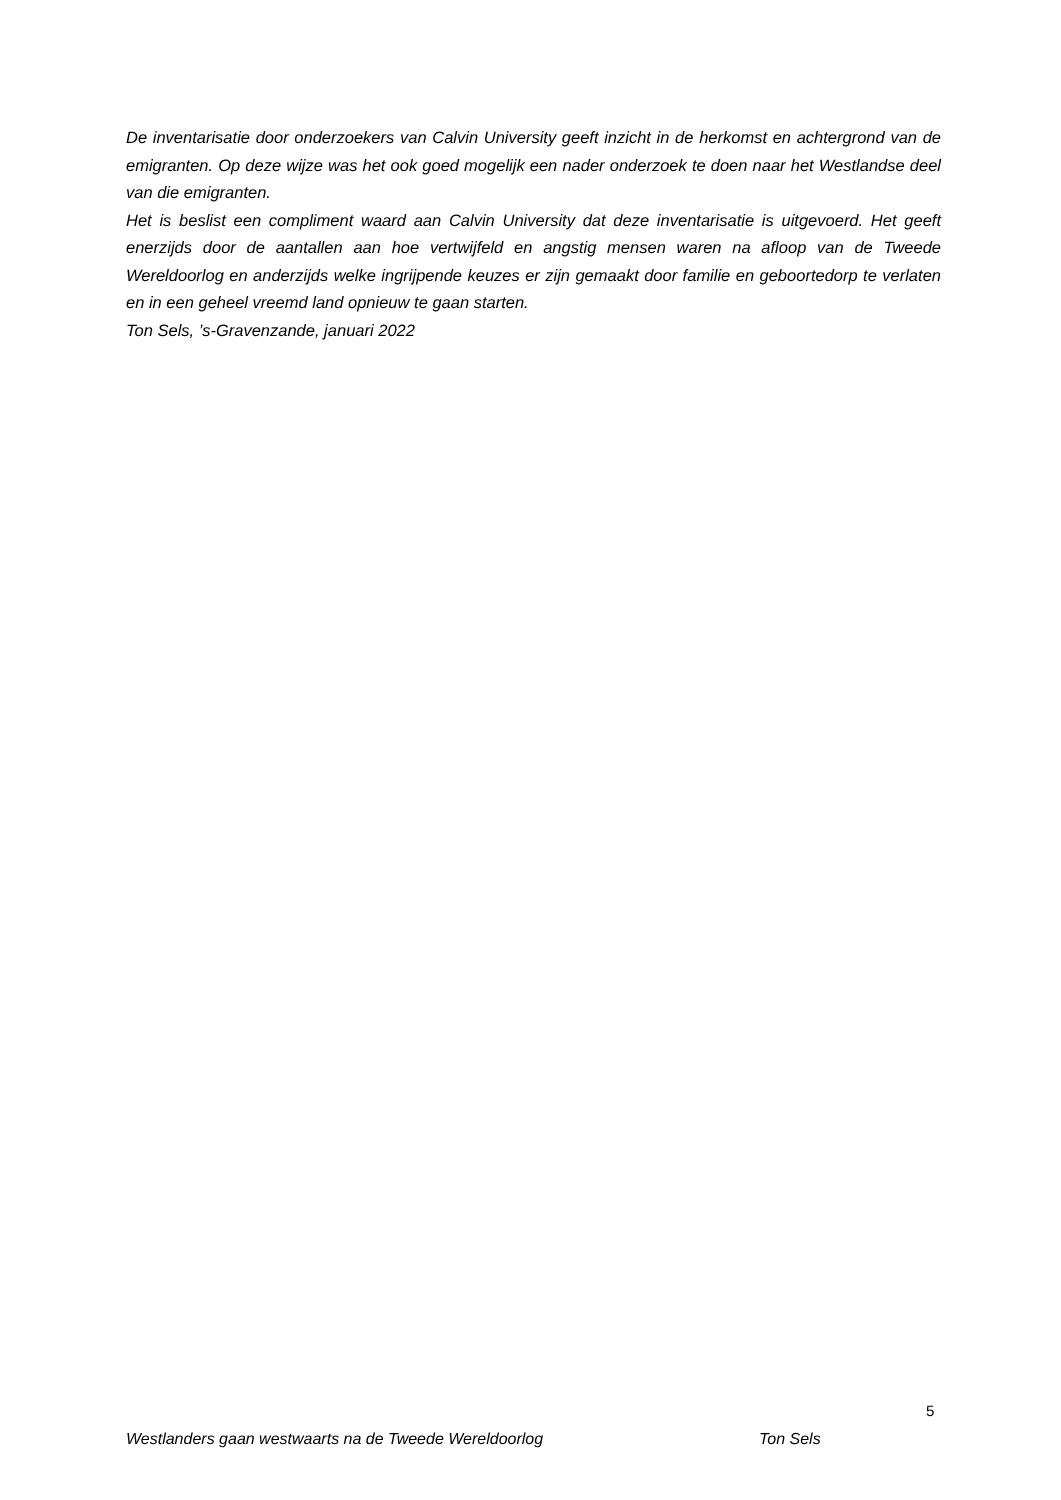De inventarisatie door onderzoekers van Calvin University geeft inzicht in de herkomst en achtergrond van de emigranten. Op deze wijze was het ook goed mogelijk een nader onderzoek te doen naar het Westlandse deel van die emigranten.
Het is beslist een compliment waard aan Calvin University dat deze inventarisatie is uitgevoerd. Het geeft enerzijds door de aantallen aan hoe vertwijfeld en angstig mensen waren na afloop van de Tweede Wereldoorlog en anderzijds welke ingrijpende keuzes er zijn gemaakt door familie en geboortedorp te verlaten en in een geheel vreemd land opnieuw te gaan starten.
Ton Sels, ’s-Gravenzande, januari 2022
5
Westlanders gaan westwaarts na de Tweede Wereldoorlog Ton Sels